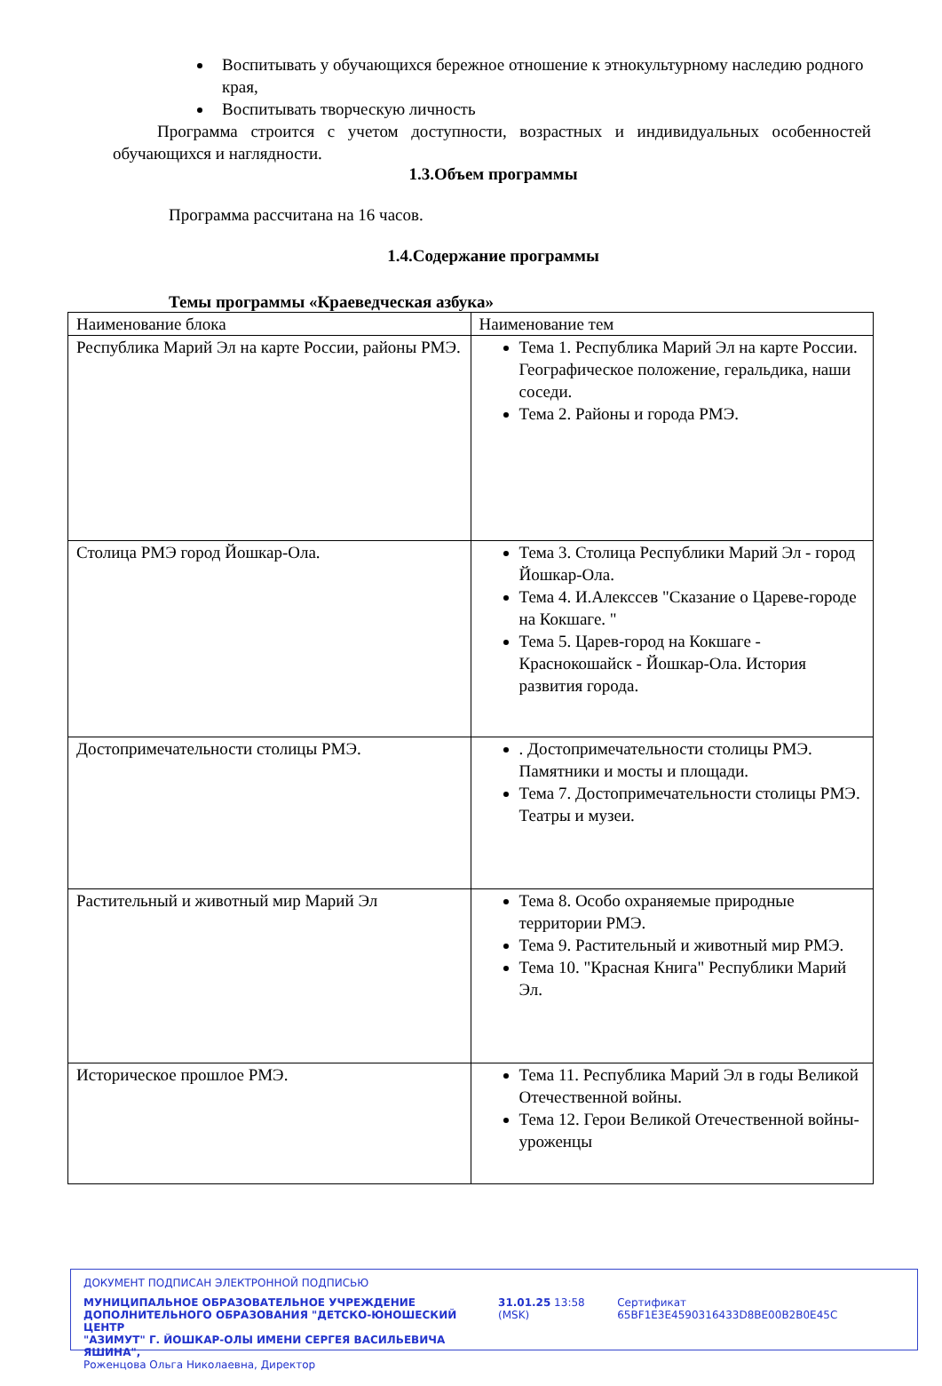Воспитывать у обучающихся бережное отношение к этнокультурному наследию родного края,
Воспитывать творческую личность
Программа строится с учетом доступности, возрастных и индивидуальных особенностей обучающихся и наглядности.
1.3.Объем программы
Программа рассчитана на 16 часов.
1.4.Содержание программы
Темы программы «Краеведческая азбука»
| Наименование блока | Наименование тем |
| Республика Марий Эл на карте России, районы РМЭ. | Тема 1. Республика Марий Эл на карте России. Географическое положение, геральдика, наши соседи. Тема 2. Районы и города РМЭ. |
| Столица РМЭ город Йошкар-Ола. | Тема 3. Столица Республики Марий Эл - город Йошкар-Ола. Тема 4. И.Алекссев "Сказание о Цареве-городе на Кокшаге. " Тема 5. Царев-город на Кокшаге - Краснокошайск - Йошкар-Ола. История развития города. |
| Достопримечательности столицы РМЭ. | . Достопримечательности столицы РМЭ. Памятники и мосты и площади. Тема 7. Достопримечательности столицы РМЭ. Театры и музеи. |
| Растительный и животный мир Марий Эл | Тема 8. Особо охраняемые природные территории РМЭ. Тема 9. Растительный и животный мир РМЭ. Тема 10. "Красная Книга" Республики Марий Эл. |
| Историческое прошлое РМЭ. | Тема 11. Республика Марий Эл в годы Великой Отечественной войны. Тема 12. Герои Великой Отечественной войны- уроженцы |
ДОКУМЕНТ ПОДПИСАН ЭЛЕКТРОННОЙ ПОДПИСЬЮ
МУНИЦИПАЛЬНОЕ ОБРАЗОВАТЕЛЬНОЕ УЧРЕЖДЕНИЕ
ДОПОЛНИТЕЛЬНОГО ОБРАЗОВАНИЯ "ДЕТСКО-ЮНОШЕСКИЙ ЦЕНТР
"АЗИМУТ" Г. ЙОШКАР-ОЛЫ ИМЕНИ СЕРГЕЯ ВАСИЛЬЕВИЧА ЯШИНА",
Роженцова Ольга Николаевна, Директор
31.01.25 13:58 (MSK) Сертификат 65BF1E3E4590316433D8BE00B2B0E45C